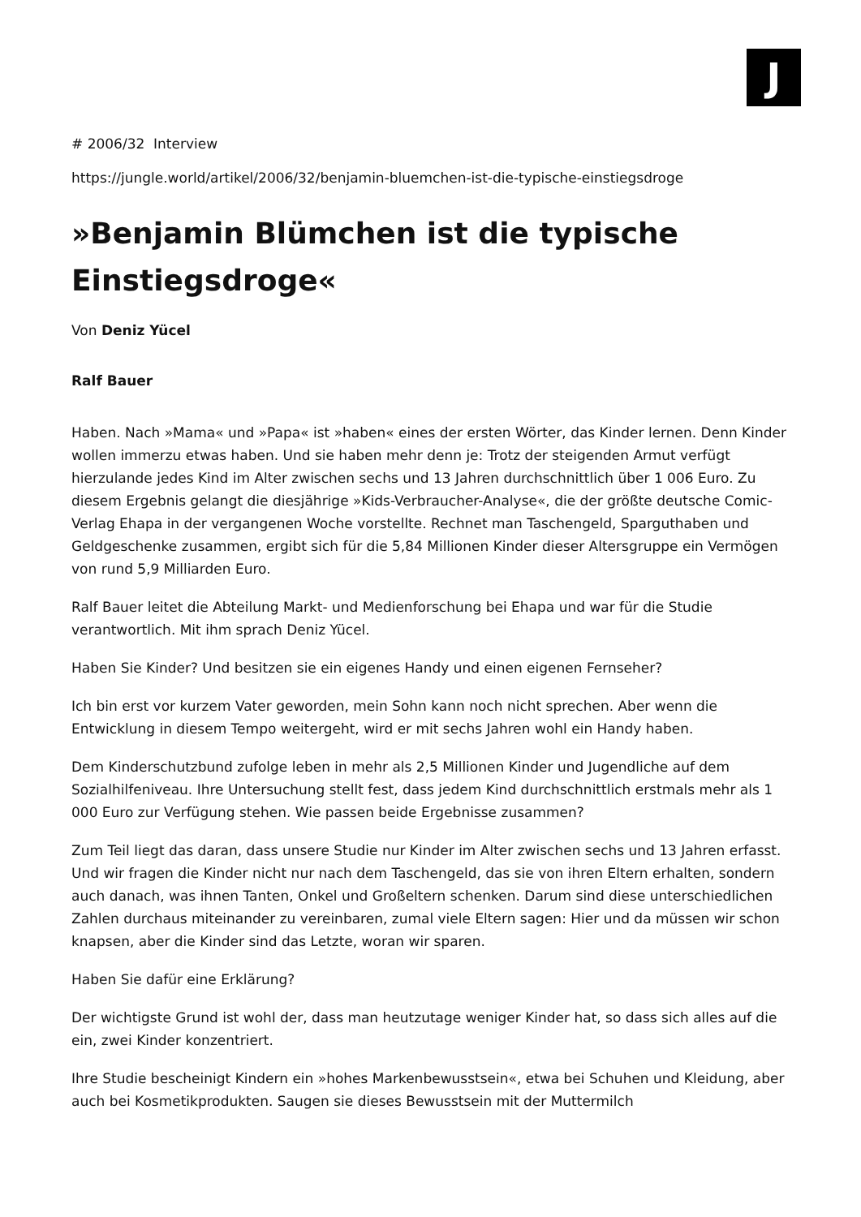J
# 2006/32 Interview
https://jungle.world/artikel/2006/32/benjamin-bluemchen-ist-die-typische-einstiegsdroge
»Benjamin Blümchen ist die typische Einstiegsdroge«
Von Deniz Yücel
Ralf Bauer
Haben. Nach »Mama« und »Papa« ist »haben« eines der ersten Wörter, das Kinder lernen. Denn Kinder wollen immerzu etwas haben. Und sie haben mehr denn je: Trotz der steigenden Armut verfügt hierzulande jedes Kind im Alter zwischen sechs und 13 Jahren durchschnittlich über 1 006 Euro. Zu diesem Ergebnis gelangt die diesjährige »Kids-Verbraucher-Analyse«, die der größte deutsche Comic-Verlag Ehapa in der vergangenen Woche vorstellte. Rechnet man Taschengeld, Sparguthaben und Geldgeschenke zusammen, ergibt sich für die 5,84 Millionen Kinder dieser Altersgruppe ein Vermögen von rund 5,9 Milliarden Euro.
Ralf Bauer leitet die Abteilung Markt- und Medienforschung bei Ehapa und war für die Studie verantwortlich. Mit ihm sprach Deniz Yücel.
Haben Sie Kinder? Und besitzen sie ein eigenes Handy und einen eigenen Fernseher?
Ich bin erst vor kurzem Vater geworden, mein Sohn kann noch nicht sprechen. Aber wenn die Entwicklung in diesem Tempo weitergeht, wird er mit sechs Jahren wohl ein Handy haben.
Dem Kinderschutzbund zufolge leben in mehr als 2,5 Millionen Kinder und Jugendliche auf dem Sozialhilfeniveau. Ihre Untersuchung stellt fest, dass jedem Kind durchschnittlich erstmals mehr als 1 000 Euro zur Verfügung stehen. Wie passen beide Ergebnisse zusammen?
Zum Teil liegt das daran, dass unsere Studie nur Kinder im Alter zwischen sechs und 13 Jahren erfasst. Und wir fragen die Kinder nicht nur nach dem Taschengeld, das sie von ihren Eltern erhalten, sondern auch danach, was ihnen Tanten, Onkel und Großeltern schenken. Darum sind diese unterschiedlichen Zahlen durchaus miteinander zu vereinbaren, zumal viele Eltern sagen: Hier und da müssen wir schon knapsen, aber die Kinder sind das Letzte, woran wir sparen.
Haben Sie dafür eine Erklärung?
Der wichtigste Grund ist wohl der, dass man heutzutage weniger Kinder hat, so dass sich alles auf die ein, zwei Kinder konzentriert.
Ihre Studie bescheinigt Kindern ein »hohes Markenbewusstsein«, etwa bei Schuhen und Kleidung, aber auch bei Kosmetikprodukten. Saugen sie dieses Bewusstsein mit der Muttermilch